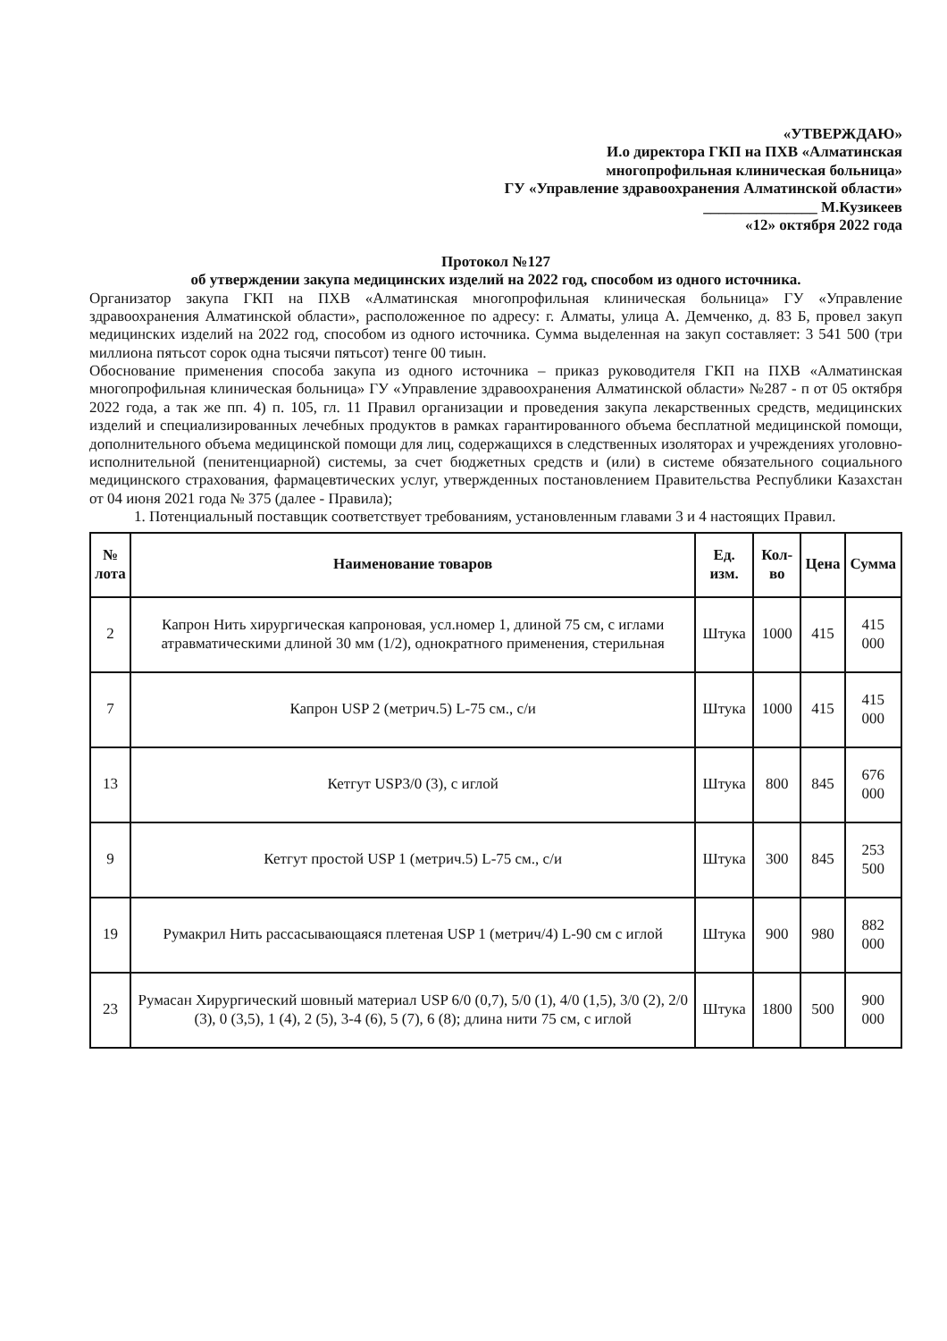«УТВЕРЖДАЮ»
И.о директора ГКП на ПХВ «Алматинская
многопрофильная клиническая больница»
ГУ «Управление здравоохранения Алматинской области»
_______________ М.Кузикеев
«12» октября 2022 года
Протокол №127
об утверждении закупа медицинских изделий на 2022 год, способом из одного источника.
Организатор закупа ГКП на ПХВ «Алматинская многопрофильная клиническая больница» ГУ «Управление здравоохранения Алматинской области», расположенное по адресу: г. Алматы, улица А. Демченко, д. 83 Б, провел закуп медицинских изделий на 2022 год, способом из одного источника. Сумма выделенная на закуп составляет: 3 541 500 (три миллиона пятьсот сорок одна тысячи пятьсот) тенге 00 тиын.
Обоснование применения способа закупа из одного источника – приказ руководителя ГКП на ПХВ «Алматинская многопрофильная клиническая больница» ГУ «Управление здравоохранения Алматинской области» №287 - п от 05 октября 2022 года, а так же пп. 4) п. 105, гл. 11 Правил организации и проведения закупа лекарственных средств, медицинских изделий и специализированных лечебных продуктов в рамках гарантированного объема бесплатной медицинской помощи, дополнительного объема медицинской помощи для лиц, содержащихся в следственных изоляторах и учреждениях уголовно- исполнительной (пенитенциарной) системы, за счет бюджетных средств и (или) в системе обязательного социального медицинского страхования, фармацевтических услуг, утвержденных постановлением Правительства Республики Казахстан от 04 июня 2021 года № 375 (далее - Правила);
1. Потенциальный поставщик соответствует требованиям, установленным главами 3 и 4 настоящих Правил.
| № лота | Наименование товаров | Ед. изм. | Кол-во | Цена | Сумма |
| --- | --- | --- | --- | --- | --- |
| 2 | Капрон Нить хирургическая капроновая, усл.номер 1, длиной 75 см, с иглами атравматическими длиной 30 мм (1/2), однократного применения, стерильная | Штука | 1000 | 415 | 415 000 |
| 7 | Капрон USP 2 (метрич.5) L-75 см., с/и | Штука | 1000 | 415 | 415 000 |
| 13 | Кетгут USP3/0 (3), с иглой | Штука | 800 | 845 | 676 000 |
| 9 | Кетгут простой USP 1 (метрич.5) L-75 см., с/и | Штука | 300 | 845 | 253 500 |
| 19 | Румакрил Нить рассасывающаяся плетеная USP 1 (метрич/4) L-90 см с иглой | Штука | 900 | 980 | 882 000 |
| 23 | Румасан Хирургический шовный материал USP 6/0 (0,7), 5/0 (1), 4/0 (1,5), 3/0 (2), 2/0 (3), 0 (3,5), 1 (4), 2 (5), 3-4 (6), 5 (7), 6 (8); длина нити 75 см, с иглой | Штука | 1800 | 500 | 900 000 |